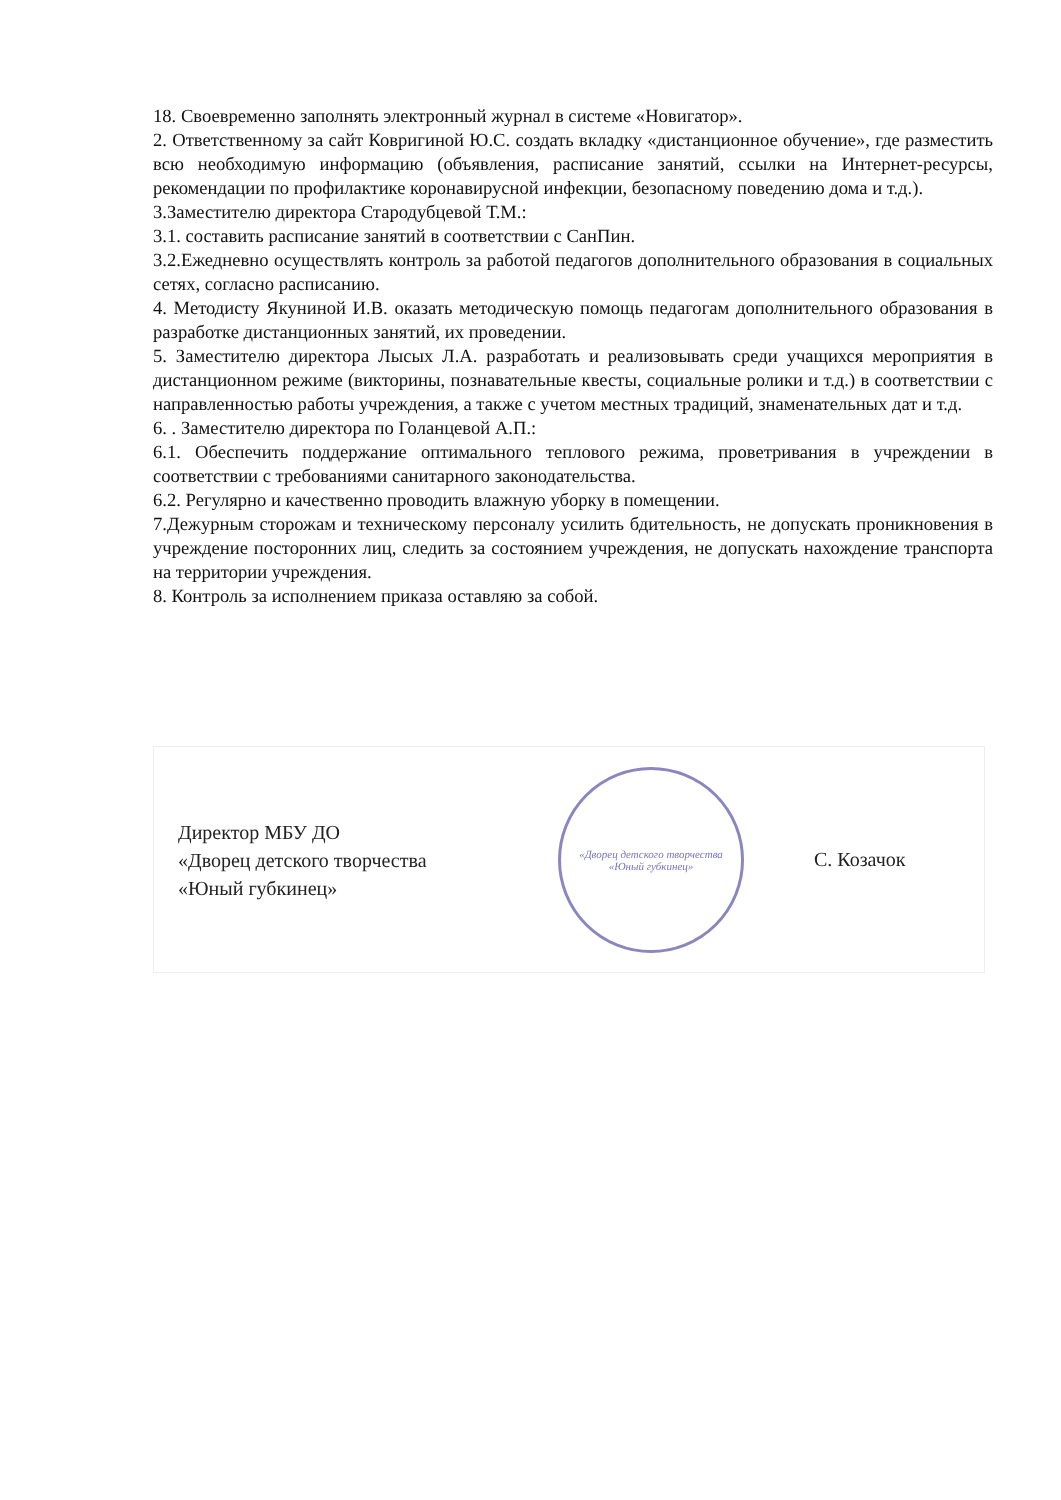18. Своевременно заполнять электронный журнал в системе «Новигатор».
2. Ответственному за сайт Ковригиной Ю.С. создать вкладку «дистанционное обучение», где разместить всю необходимую информацию (объявления, расписание занятий, ссылки на Интернет-ресурсы, рекомендации по профилактике коронавирусной инфекции, безопасному поведению дома и т.д.).
3.Заместителю директора Стародубцевой Т.М.:
3.1. составить расписание занятий в соответствии с СанПин.
3.2.Ежедневно осуществлять контроль за работой педагогов дополнительного образования в социальных сетях, согласно расписанию.
4. Методисту Якуниной И.В. оказать методическую помощь педагогам дополнительного образования в разработке дистанционных занятий, их проведении.
5. Заместителю директора Лысых Л.А. разработать и реализовывать среди учащихся мероприятия в дистанционном режиме (викторины, познавательные квесты, социальные ролики и т.д.) в соответствии с направленностью работы учреждения, а также с учетом местных традиций, знаменательных дат и т.д.
6. . Заместителю директора по Голанцевой А.П.:
6.1. Обеспечить поддержание оптимального теплового режима, проветривания в учреждении в соответствии с требованиями санитарного законодательства.
6.2. Регулярно и качественно проводить влажную уборку в помещении.
7.Дежурным сторожам и техническому персоналу усилить бдительность, не допускать проникновения в учреждение посторонних лиц, следить за состоянием учреждения, не допускать нахождение транспорта на территории учреждения.
8. Контроль за исполнением приказа оставляю за собой.
Директор МБУ ДО
«Дворец детского творчества
«Юный губкинец»
«Дворец детского творчества «Юный губкинец»
С. Козачок